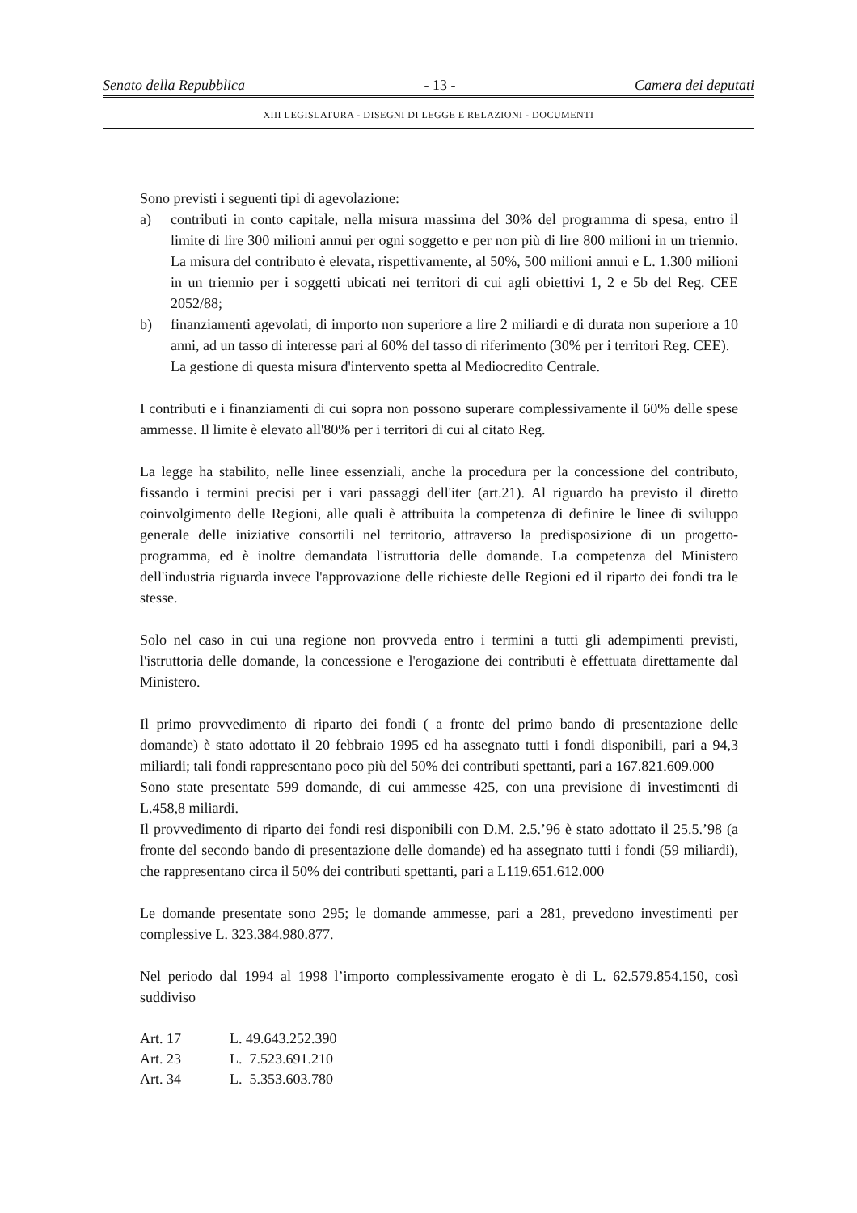Senato della Repubblica - 13 - Camera dei deputati
XIII LEGISLATURA - DISEGNI DI LEGGE E RELAZIONI - DOCUMENTI
Sono previsti i seguenti tipi di agevolazione:
a) contributi in conto capitale, nella misura massima del 30% del programma di spesa, entro il limite di lire 300 milioni annui per ogni soggetto e per non più di lire 800 milioni in un triennio. La misura del contributo è elevata, rispettivamente, al 50%, 500 milioni annui e L. 1.300 milioni in un triennio per i soggetti ubicati nei territori di cui agli obiettivi 1, 2 e 5b del Reg. CEE 2052/88;
b) finanziamenti agevolati, di importo non superiore a lire 2 miliardi e di durata non superiore a 10 anni, ad un tasso di interesse pari al 60% del tasso di riferimento (30% per i territori Reg. CEE).
La gestione di questa misura d'intervento spetta al Mediocredito Centrale.
I contributi e i finanziamenti di cui sopra non possono superare complessivamente il 60% delle spese ammesse. Il limite è elevato all'80% per i territori di cui al citato Reg.
La legge ha stabilito, nelle linee essenziali, anche la procedura per la concessione del contributo, fissando i termini precisi per i vari passaggi dell'iter (art.21). Al riguardo ha previsto il diretto coinvolgimento delle Regioni, alle quali è attribuita la competenza di definire le linee di sviluppo generale delle iniziative consortili nel territorio, attraverso la predisposizione di un progetto-programma, ed è inoltre demandata l'istruttoria delle domande. La competenza del Ministero dell'industria riguarda invece l'approvazione delle richieste delle Regioni ed il riparto dei fondi tra le stesse.
Solo nel caso in cui una regione non provveda entro i termini a tutti gli adempimenti previsti, l'istruttoria delle domande, la concessione e l'erogazione dei contributi è effettuata direttamente dal Ministero.
Il primo provvedimento di riparto dei fondi ( a fronte del primo bando di presentazione delle domande) è stato adottato il 20 febbraio 1995 ed ha assegnato tutti i fondi disponibili, pari a 94,3 miliardi; tali fondi rappresentano poco più del 50% dei contributi spettanti, pari a 167.821.609.000
Sono state presentate 599 domande, di cui ammesse 425, con una previsione di investimenti di L.458,8 miliardi.
Il provvedimento di riparto dei fondi resi disponibili con D.M. 2.5.’96 è stato adottato il 25.5.’98 (a fronte del secondo bando di presentazione delle domande) ed ha assegnato tutti i fondi (59 miliardi), che rappresentano circa il 50% dei contributi spettanti, pari a L119.651.612.000
Le domande presentate sono 295; le domande ammesse, pari a 281, prevedono investimenti per complessive L. 323.384.980.877.
Nel periodo dal 1994 al 1998 l’importo complessivamente erogato è di L. 62.579.854.150, così suddiviso
| Art. 17 | L. 49.643.252.390 |
| Art. 23 | L. 7.523.691.210 |
| Art. 34 | L. 5.353.603.780 |